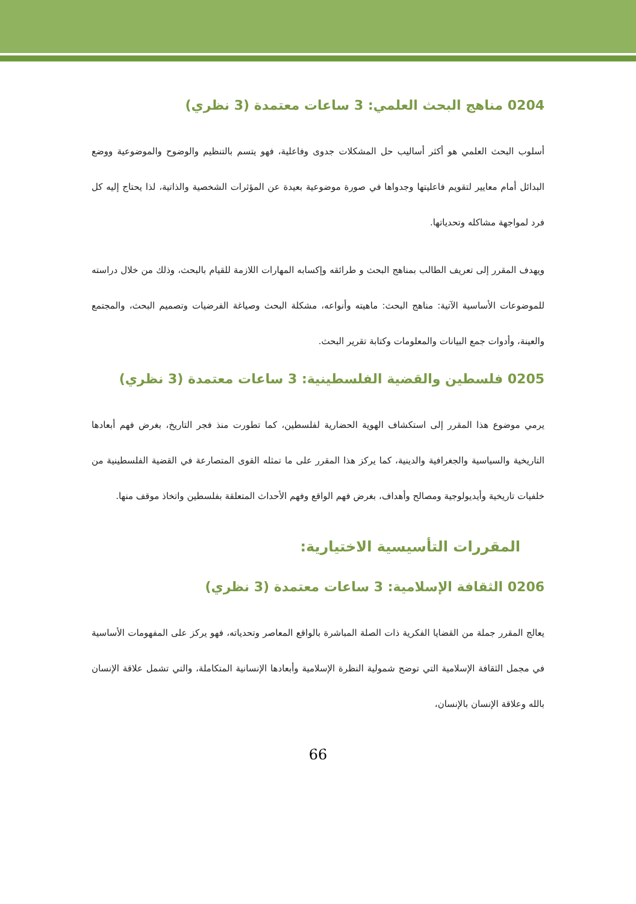0204 مناهج البحث العلمي: 3 ساعات معتمدة (3 نظري)
أسلوب البحث العلمي هو أكثر أساليب حل المشكلات جدوى وفاعلية، فهو يتسم بالتنظيم والوضوح والموضوعية ووضع البدائل أمام معايير لتقويم فاعليتها وجدواها في صورة موضوعية بعيدة عن المؤثرات الشخصية والذاتية، لذا يحتاج إليه كل فرد لمواجهة مشاكله وتحدياتها.
ويهدف المقرر إلى تعريف الطالب بمناهج البحث و طرائقه وإكسابه المهارات اللازمة للقيام بالبحث، وذلك من خلال دراسته للموضوعات الأساسية الآتية: مناهج البحث: ماهيته وأنواعه، مشكلة البحث وصياغة الفرضيات وتصميم البحث، والمجتمع والعينة، وأدوات جمع البيانات والمعلومات وكتابة تقرير البحث.
0205 فلسطين والقضية الفلسطينية: 3 ساعات معتمدة (3 نظري)
يرمي موضوع هذا المقرر إلى استكشاف الهوية الحضارية لفلسطين، كما تطورت منذ فجر التاريخ، بغرض فهم أبعادها التاريخية والسياسية والجغرافية والدينية، كما يركز هذا المقرر على ما تمثله القوى المتصارعة في القضية الفلسطينية من خلفيات تاريخية وأيديولوجية ومصالح وأهداف، بغرض فهم الواقع وفهم الأحداث المتعلقة بفلسطين واتخاذ موقف منها.
المقررات التأسيسية الاختيارية:
0206 الثقافة الإسلامية: 3 ساعات معتمدة (3 نظري)
يعالج المقرر جملة من القضايا الفكرية ذات الصلة المباشرة بالواقع المعاصر وتحدياته، فهو يركز على المفهومات الأساسية في مجمل الثقافة الإسلامية التي توضح شمولية النظرة الإسلامية وأبعادها الإنسانية المتكاملة، والتي تشمل علاقة الإنسان بالله وعلاقة الإنسان بالإنسان،
66